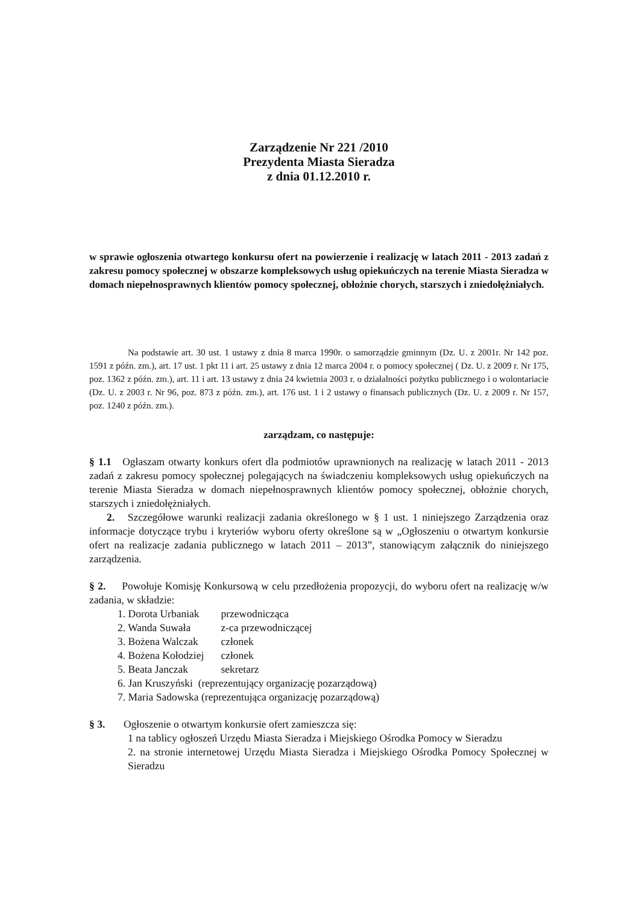Zarządzenie Nr 221 /2010
Prezydenta Miasta Sieradza
z dnia 01.12.2010 r.
w sprawie ogłoszenia otwartego konkursu ofert na powierzenie i realizację w latach 2011 - 2013 zadań z zakresu pomocy społecznej w obszarze kompleksowych usług opiekuńczych na terenie Miasta Sieradza w domach niepełnosprawnych klientów pomocy społecznej, obłożnie chorych, starszych i zniedołężniałych.
Na podstawie art. 30 ust. 1 ustawy z dnia 8 marca 1990r. o samorządzie gminnym (Dz. U. z 2001r. Nr 142 poz. 1591 z późn. zm.), art. 17 ust. 1 pkt 11 i art. 25 ustawy z dnia 12 marca 2004 r. o pomocy społecznej ( Dz. U. z 2009 r. Nr 175, poz. 1362 z późn. zm.), art. 11 i art. 13 ustawy z dnia 24 kwietnia 2003 r. o działalności pożytku publicznego i o wolontariacie (Dz. U. z 2003 r. Nr 96, poz. 873 z późn. zm.), art. 176 ust. 1 i 2 ustawy o finansach publicznych (Dz. U. z 2009 r. Nr 157, poz. 1240 z późn. zm.).
zarządzam, co następuje:
§ 1.1 Ogłaszam otwarty konkurs ofert dla podmiotów uprawnionych na realizację w latach 2011 - 2013 zadań z zakresu pomocy społecznej polegających na świadczeniu kompleksowych usług opiekuńczych na terenie Miasta Sieradza w domach niepełnosprawnych klientów pomocy społecznej, obłożnie chorych, starszych i zniedołężniałych.
2. Szczegółowe warunki realizacji zadania określonego w § 1 ust. 1 niniejszego Zarządzenia oraz informacje dotyczące trybu i kryteriów wyboru oferty określone są w „Ogłoszeniu o otwartym konkursie ofert na realizacje zadania publicznego w latach 2011 – 2013”, stanowiącym załącznik do niniejszego zarządzenia.
§ 2. Powołuje Komisję Konkursową w celu przedłożenia propozycji, do wyboru ofert na realizację w/w zadania, w składzie:
1. Dorota Urbaniak przewodnicząca
2. Wanda Suwała z-ca przewodniczącej
3. Bożena Walczak członek
4. Bożena Kołodziej członek
5. Beata Janczak sekretarz
6. Jan Kruszyński (reprezentujący organizację pozarządową)
7. Maria Sadowska (reprezentująca organizację pozarządową)
§ 3. Ogłoszenie o otwartym konkursie ofert zamieszcza się:
1 na tablicy ogłoszeń Urzędu Miasta Sieradza i Miejskiego Ośrodka Pomocy w Sieradzu
2. na stronie internetowej Urzędu Miasta Sieradza i Miejskiego Ośrodka Pomocy Społecznej w Sieradzu